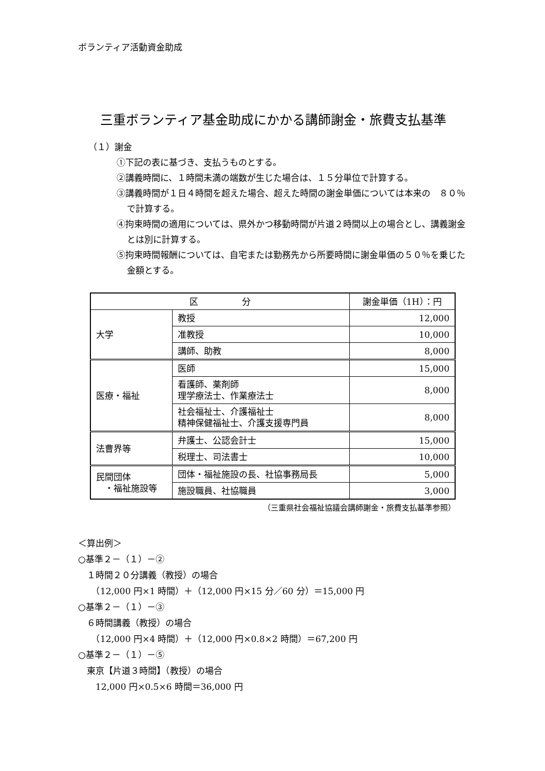ボランティア活動資金助成
三重ボランティア基金助成にかかる講師謝金・旅費支払基準
（１）謝金
①下記の表に基づき、支払うものとする。
②講義時間に、１時間未満の端数が生じた場合は、１５分単位で計算する。
③講義時間が１日４時間を超えた場合、超えた時間の謝金単価については本来の　８０％で計算する。
④拘束時間の適用については、県外かつ移動時間が片道２時間以上の場合とし、講義謝金とは別に計算する。
⑤拘束時間報酬については、自宅または勤務先から所要時間に謝金単価の５０％を乗じた金額とする。
| 区 分 | | 謝金単価（1H）：円 |
| --- | --- | --- |
| 大学 | 教授 | 12,000 |
| | 准教授 | 10,000 |
| | 講師、助教 | 8,000 |
| 医療・福祉 | 医師 | 15,000 |
| | 看護師、薬剤師 理学療法士、作業療法士 | 8,000 |
| | 社会福祉士、介護福祉士 精神保健福祉士、介護支援専門員 | 8,000 |
| 法曹界等 | 弁護士、公認会計士 | 15,000 |
| | 税理士、司法書士 | 10,000 |
| 民間団体 ・福祉施設等 | 団体・福祉施設の長、社協事務局長 | 5,000 |
| | 施設職員、社協職員 | 3,000 |
（三重県社会福祉協議会講師謝金・旅費支払基準参照）
＜算出例＞
○基準２－（１）－②
　１時間２０分講義（教授）の場合
　　（12,000 円×1 時間）＋（12,000 円×15 分／60 分）＝15,000 円
○基準２－（１）－③
　６時間講義（教授）の場合
　　（12,000 円×4 時間）＋（12,000 円×0.8×2 時間）＝67,200 円
○基準２－（１）－⑤
　東京【片道３時間】（教授）の場合
　　12,000 円×0.5×6 時間＝36,000 円